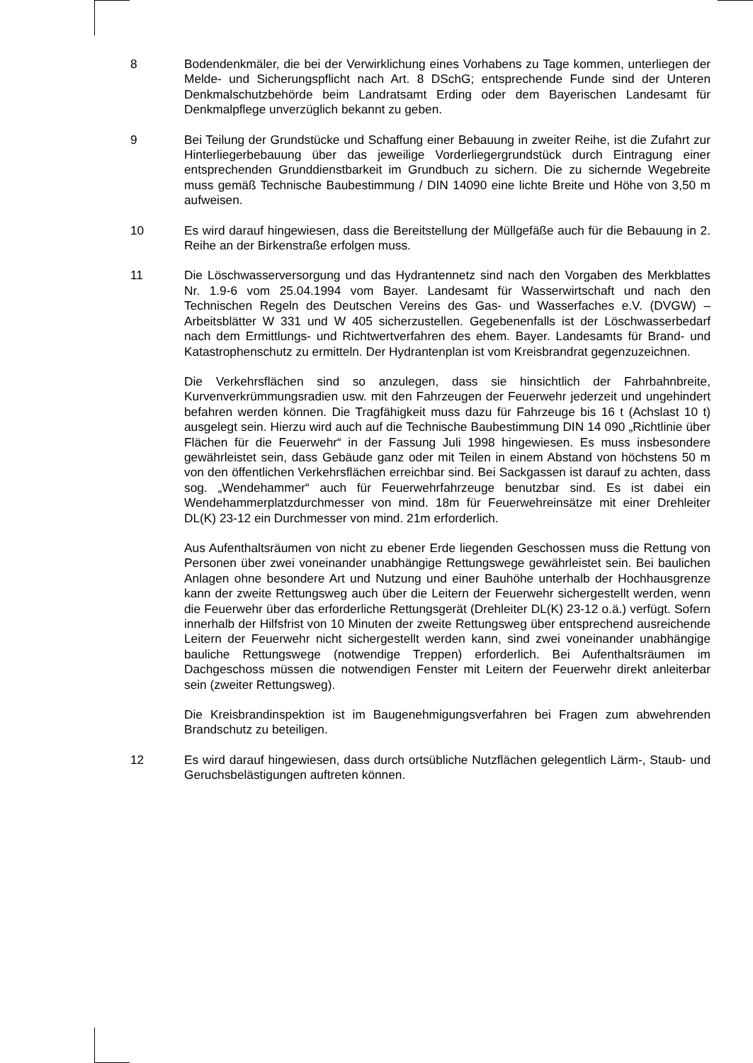8 Bodendenkmäler, die bei der Verwirklichung eines Vorhabens zu Tage kommen, unterliegen der Melde- und Sicherungspflicht nach Art. 8 DSchG; entsprechende Funde sind der Unteren Denkmalschutzbehörde beim Landratsamt Erding oder dem Bayerischen Landesamt für Denkmalpflege unverzüglich bekannt zu geben.
9 Bei Teilung der Grundstücke und Schaffung einer Bebauung in zweiter Reihe, ist die Zufahrt zur Hinterliegerbebauung über das jeweilige Vorderliegergrundstück durch Eintragung einer entsprechenden Grunddienstbarkeit im Grundbuch zu sichern. Die zu sichernde Wegebreite muss gemäß Technische Baubestimmung / DIN 14090 eine lichte Breite und Höhe von 3,50 m aufweisen.
10 Es wird darauf hingewiesen, dass die Bereitstellung der Müllgefäße auch für die Bebauung in 2. Reihe an der Birkenstraße erfolgen muss.
11 Die Löschwasserversorgung und das Hydrantennetz sind nach den Vorgaben des Merkblattes Nr. 1.9-6 vom 25.04.1994 vom Bayer. Landesamt für Wasserwirtschaft und nach den Technischen Regeln des Deutschen Vereins des Gas- und Wasserfaches e.V. (DVGW) –Arbeitsblätter W 331 und W 405 sicherzustellen. Gegebenenfalls ist der Löschwasserbedarf nach dem Ermittlungs- und Richtwertverfahren des ehem. Bayer. Landesamts für Brand- und Katastrophenschutz zu ermitteln. Der Hydrantenplan ist vom Kreisbrandrat gegenzuzeichnen.
Die Verkehrsflächen sind so anzulegen, dass sie hinsichtlich der Fahrbahnbreite, Kurvenverkrümmungsradien usw. mit den Fahrzeugen der Feuerwehr jederzeit und ungehindert befahren werden können. Die Tragfähigkeit muss dazu für Fahrzeuge bis 16 t (Achslast 10 t) ausgelegt sein. Hierzu wird auch auf die Technische Baubestimmung DIN 14 090 „Richtlinie über Flächen für die Feuerwehr“ in der Fassung Juli 1998 hingewiesen. Es muss insbesondere gewährleistet sein, dass Gebäude ganz oder mit Teilen in einem Abstand von höchstens 50 m von den öffentlichen Verkehrsflächen erreichbar sind. Bei Sackgassen ist darauf zu achten, dass sog. „Wendehammer“ auch für Feuerwehrfahrzeuge benutzbar sind. Es ist dabei ein Wendehammerplatzdurchmesser von mind. 18m für Feuerwehreinsätze mit einer Drehleiter DL(K) 23-12 ein Durchmesser von mind. 21m erforderlich.
Aus Aufenthaltsräumen von nicht zu ebener Erde liegenden Geschossen muss die Rettung von Personen über zwei voneinander unabhängige Rettungswege gewährleistet sein. Bei baulichen Anlagen ohne besondere Art und Nutzung und einer Bauhöhe unterhalb der Hochhausgrenze kann der zweite Rettungsweg auch über die Leitern der Feuerwehr sichergestellt werden, wenn die Feuerwehr über das erforderliche Rettungsgerät (Drehleiter DL(K) 23-12 o.ä.) verfügt. Sofern innerhalb der Hilfsfrist von 10 Minuten der zweite Rettungsweg über entsprechend ausreichende Leitern der Feuerwehr nicht sichergestellt werden kann, sind zwei voneinander unabhängige bauliche Rettungswege (notwendige Treppen) erforderlich. Bei Aufenthaltsräumen im Dachgeschoss müssen die notwendigen Fenster mit Leitern der Feuerwehr direkt anleiterbar sein (zweiter Rettungsweg).
Die Kreisbrandinspektion ist im Baugenehmigungsverfahren bei Fragen zum abwehrenden Brandschutz zu beteiligen.
12 Es wird darauf hingewiesen, dass durch ortsübliche Nutzflächen gelegentlich Lärm-, Staub- und Geruchsbelästigungen auftreten können.